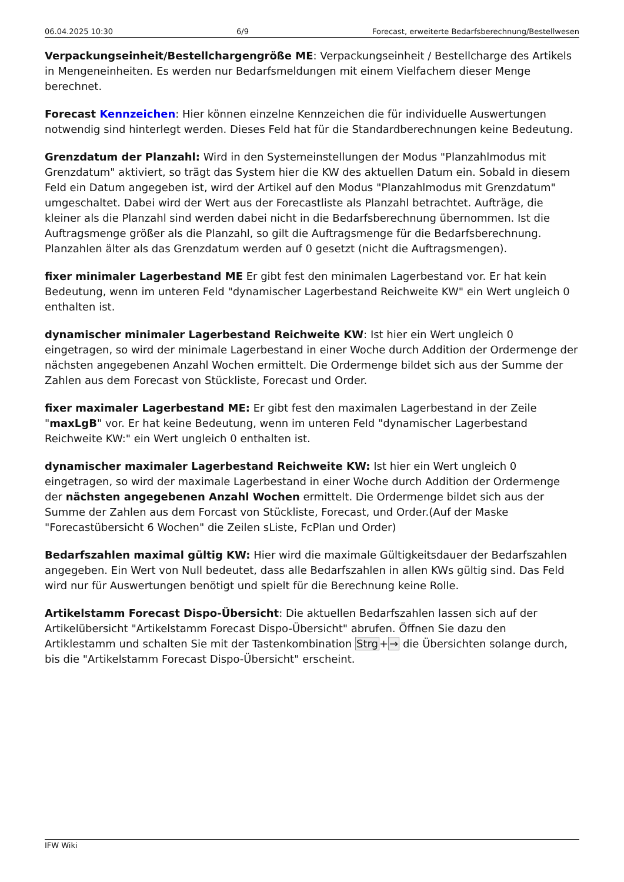06.04.2025 10:30 6/9 Forecast, erweiterte Bedarfsberechnung/Bestellwesen
Verpackungseinheit/Bestellchargengröße ME: Verpackungseinheit / Bestellcharge des Artikels in Mengeneinheiten. Es werden nur Bedarfsmeldungen mit einem Vielfachem dieser Menge berechnet.
Forecast Kennzeichen: Hier können einzelne Kennzeichen die für individuelle Auswertungen notwendig sind hinterlegt werden. Dieses Feld hat für die Standardberechnungen keine Bedeutung.
Grenzdatum der Planzahl: Wird in den Systemeinstellungen der Modus "Planzahlmodus mit Grenzdatum" aktiviert, so trägt das System hier die KW des aktuellen Datum ein. Sobald in diesem Feld ein Datum angegeben ist, wird der Artikel auf den Modus "Planzahlmodus mit Grenzdatum" umgeschaltet. Dabei wird der Wert aus der Forecastliste als Planzahl betrachtet. Aufträge, die kleiner als die Planzahl sind werden dabei nicht in die Bedarfsberechnung übernommen. Ist die Auftragsmenge größer als die Planzahl, so gilt die Auftragsmenge für die Bedarfsberechnung. Planzahlen älter als das Grenzdatum werden auf 0 gesetzt (nicht die Auftragsmengen).
fixer minimaler Lagerbestand ME Er gibt fest den minimalen Lagerbestand vor. Er hat kein Bedeutung, wenn im unteren Feld "dynamischer Lagerbestand Reichweite KW" ein Wert ungleich 0 enthalten ist.
dynamischer minimaler Lagerbestand Reichweite KW: Ist hier ein Wert ungleich 0 eingetragen, so wird der minimale Lagerbestand in einer Woche durch Addition der Ordermenge der nächsten angegebenen Anzahl Wochen ermittelt. Die Ordermenge bildet sich aus der Summe der Zahlen aus dem Forecast von Stückliste, Forecast und Order.
fixer maximaler Lagerbestand ME: Er gibt fest den maximalen Lagerbestand in der Zeile "maxLgB" vor. Er hat keine Bedeutung, wenn im unteren Feld "dynamischer Lagerbestand Reichweite KW:" ein Wert ungleich 0 enthalten ist.
dynamischer maximaler Lagerbestand Reichweite KW: Ist hier ein Wert ungleich 0 eingetragen, so wird der maximale Lagerbestand in einer Woche durch Addition der Ordermenge der nächsten angegebenen Anzahl Wochen ermittelt. Die Ordermenge bildet sich aus der Summe der Zahlen aus dem Forcast von Stückliste, Forecast, und Order.(Auf der Maske "Forecastübersicht 6 Wochen" die Zeilen sListe, FcPlan und Order)
Bedarfszahlen maximal gültig KW: Hier wird die maximale Gültigkeitsdauer der Bedarfszahlen angegeben. Ein Wert von Null bedeutet, dass alle Bedarfszahlen in allen KWs gültig sind. Das Feld wird nur für Auswertungen benötigt und spielt für die Berechnung keine Rolle.
Artikelstamm Forecast Dispo-Übersicht: Die aktuellen Bedarfszahlen lassen sich auf der Artikelübersicht "Artikelstamm Forecast Dispo-Übersicht" abrufen. Öffnen Sie dazu den Artiklestamm und schalten Sie mit der Tastenkombination Strg+→ die Übersichten solange durch, bis die "Artikelstamm Forecast Dispo-Übersicht" erscheint.
IFW Wiki